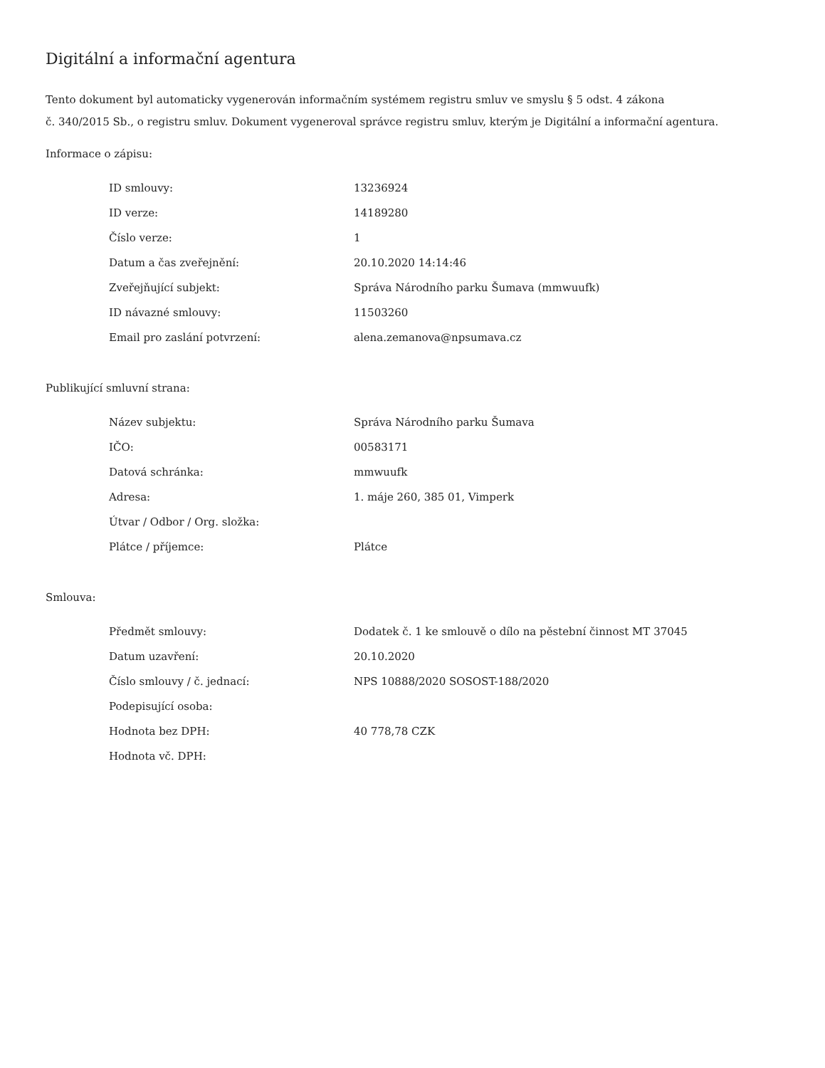Digitální a informační agentura
Tento dokument byl automaticky vygenerován informačním systémem registru smluv ve smyslu § 5 odst. 4 zákona
č. 340/2015 Sb., o registru smluv. Dokument vygeneroval správce registru smluv, kterým je Digitální a informační agentura.
Informace o zápisu:
| ID smlouvy: | 13236924 |
| ID verze: | 14189280 |
| Číslo verze: | 1 |
| Datum a čas zveřejnění: | 20.10.2020 14:14:46 |
| Zveřejňující subjekt: | Správa Národního parku Šumava (mmwuufk) |
| ID návazné smlouvy: | 11503260 |
| Email pro zaslání potvrzení: | alena.zemanova@npsumava.cz |
Publikující smluvní strana:
| Název subjektu: | Správa Národního parku Šumava |
| IČO: | 00583171 |
| Datová schránka: | mmwuufk |
| Adresa: | 1. máje 260, 385 01, Vimperk |
| Útvar / Odbor / Org. složka: | |
| Plátce / příjemce: | Plátce |
Smlouva:
| Předmět smlouvy: | Dodatek č. 1 ke smlouvě o dílo na pěstební činnost MT 37045 |
| Datum uzavření: | 20.10.2020 |
| Číslo smlouvy / č. jednací: | NPS 10888/2020 SOSOST-188/2020 |
| Podepisující osoba: | |
| Hodnota bez DPH: | 40 778,78 CZK |
| Hodnota vč. DPH: | |